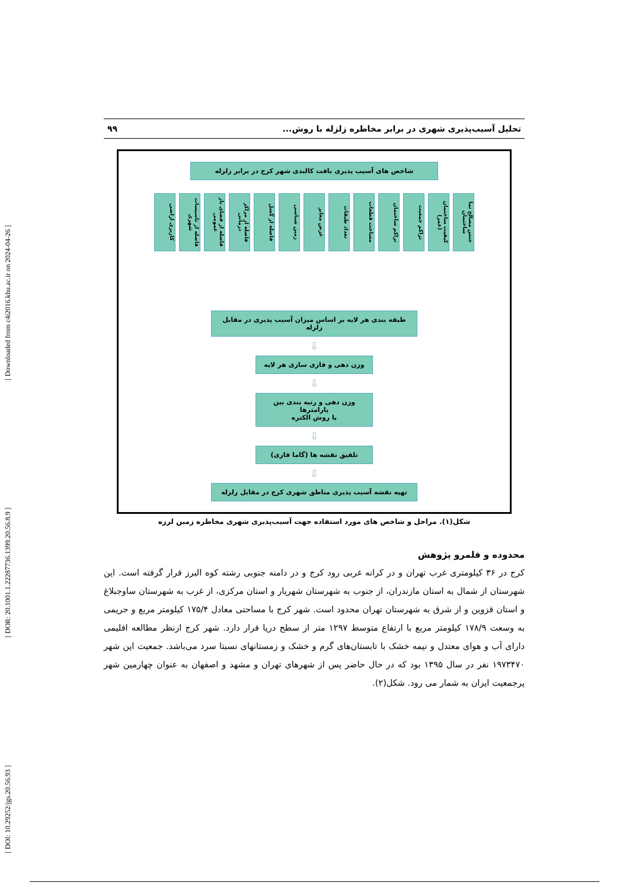[ DOI: 10.29252/jgs.20.56.93 ] [ DOR: 20.1001.1.22287736.1399.20.56.8.9 ] [ Downloaded from c4i2016.khu.ac.ir on 2024-04-26 ]
تحلیل آسیب‌پذیری شهری در برابر مخاطره زلزله با روش... ۹۹
شاخص های آسیب پذیری بافت کالبدی شهر کرج در برابر زلزله
جنس مصالح نما ساختمان
کیفیت ساختمان (عمر)
تراکم جمعیت
تراکم ساختمان
مساحت قطعات
تعداد طبقات
عرض معابر
زمین شناسی
فاصله از گسل
فاصله از مراکز درمانی
فاصله از فضای باز عمومی
فاصله از تاسیسات شهری
کاربری اراضی
طبقه بندی هر لایه بر اساس میزان آسیب پذیری در مقابل زلزله
⇩
وزن دهی و فازی سازی هر لایه
⇩
وزن دهی و رتبه بندی بین پارامترها
با روش الکتره
⇩
تلفیق نقشه ها (گاما فازی)
⇩
تهیه نقشه آسیب پذیری مناطق شهری کرج در مقابل زلزله
شکل(۱). مراحل و شاخص های مورد استفاده جهت آسیب‌پذیری شهری مخاطره زمین لرزه
محدوده و قلمرو پژوهش
کرج در ۳۶ کیلومتری غرب تهران و در کرانه غربی رود کرج و در دامنه جنوبی رشته کوه البرز قرار گرفته است. این شهرستان از شمال به استان مازندران، از جنوب به شهرستان شهریار و استان مرکزی، از غرب به شهرستان ساوجبلاغ و استان قزوین و از شرق به شهرستان تهران محدود است. شهر کرج با مساحتی معادل ۱۷۵/۴ کیلومتر مربع و حریمی به وسعت ۱۷۸/۹ کیلومتر مربع با ارتفاع متوسط ۱۲۹۷ متر از سطح دریا قرار دارد. شهر کرج ازنظر مطالعه اقلیمی دارای آب و هوای معتدل و نیمه خشک با تابستان‌های گرم و خشک و زمستانهای نسبتا سرد می‌باشد. جمعیت این شهر ۱۹۷۳۴۷۰ نفر در سال ۱۳۹۵ بود که در حال حاضر پس از شهرهای تهران و مشهد و اصفهان به عنوان چهارمین شهر پرجمعیت ایران به شمار می رود. شکل(۲).